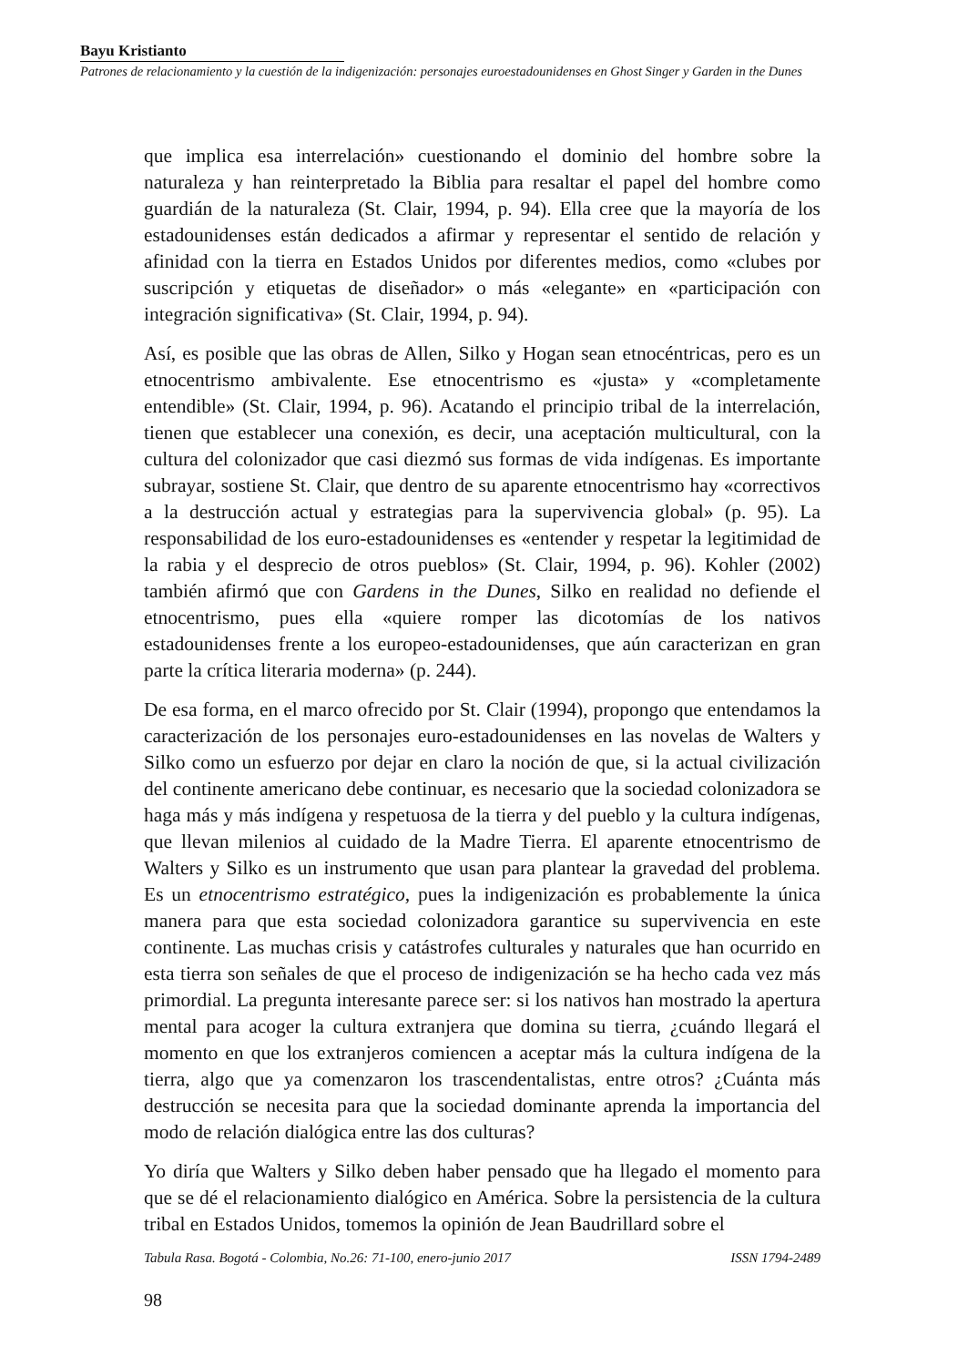Bayu Kristianto
Patrones de relacionamiento y la cuestión de la indigenización: personajes euroestadounidenses en Ghost Singer y Garden in the Dunes
que implica esa interrelación» cuestionando el dominio del hombre sobre la naturaleza y han reinterpretado la Biblia para resaltar el papel del hombre como guardián de la naturaleza (St. Clair, 1994, p. 94). Ella cree que la mayoría de los estadounidenses están dedicados a afirmar y representar el sentido de relación y afinidad con la tierra en Estados Unidos por diferentes medios, como «clubes por suscripción y etiquetas de diseñador» o más «elegante» en «participación con integración significativa» (St. Clair, 1994, p. 94).
Así, es posible que las obras de Allen, Silko y Hogan sean etnocéntricas, pero es un etnocentrismo ambivalente. Ese etnocentrismo es «justa» y «completamente entendible» (St. Clair, 1994, p. 96). Acatando el principio tribal de la interrelación, tienen que establecer una conexión, es decir, una aceptación multicultural, con la cultura del colonizador que casi diezmó sus formas de vida indígenas. Es importante subrayar, sostiene St. Clair, que dentro de su aparente etnocentrismo hay «correctivos a la destrucción actual y estrategias para la supervivencia global» (p. 95). La responsabilidad de los euro-estadounidenses es «entender y respetar la legitimidad de la rabia y el desprecio de otros pueblos» (St. Clair, 1994, p. 96). Kohler (2002) también afirmó que con Gardens in the Dunes, Silko en realidad no defiende el etnocentrismo, pues ella «quiere romper las dicotomías de los nativos estadounidenses frente a los europeo-estadounidenses, que aún caracterizan en gran parte la crítica literaria moderna» (p. 244).
De esa forma, en el marco ofrecido por St. Clair (1994), propongo que entendamos la caracterización de los personajes euro-estadounidenses en las novelas de Walters y Silko como un esfuerzo por dejar en claro la noción de que, si la actual civilización del continente americano debe continuar, es necesario que la sociedad colonizadora se haga más y más indígena y respetuosa de la tierra y del pueblo y la cultura indígenas, que llevan milenios al cuidado de la Madre Tierra. El aparente etnocentrismo de Walters y Silko es un instrumento que usan para plantear la gravedad del problema. Es un etnocentrismo estratégico, pues la indigenización es probablemente la única manera para que esta sociedad colonizadora garantice su supervivencia en este continente. Las muchas crisis y catástrofes culturales y naturales que han ocurrido en esta tierra son señales de que el proceso de indigenización se ha hecho cada vez más primordial. La pregunta interesante parece ser: si los nativos han mostrado la apertura mental para acoger la cultura extranjera que domina su tierra, ¿cuándo llegará el momento en que los extranjeros comiencen a aceptar más la cultura indígena de la tierra, algo que ya comenzaron los trascendentalistas, entre otros? ¿Cuánta más destrucción se necesita para que la sociedad dominante aprenda la importancia del modo de relación dialógica entre las dos culturas?
Yo diría que Walters y Silko deben haber pensado que ha llegado el momento para que se dé el relacionamiento dialógico en América. Sobre la persistencia de la cultura tribal en Estados Unidos, tomemos la opinión de Jean Baudrillard sobre el
Tabula Rasa. Bogotá - Colombia, No.26: 71-100, enero-junio 2017 ISSN 1794-2489
98